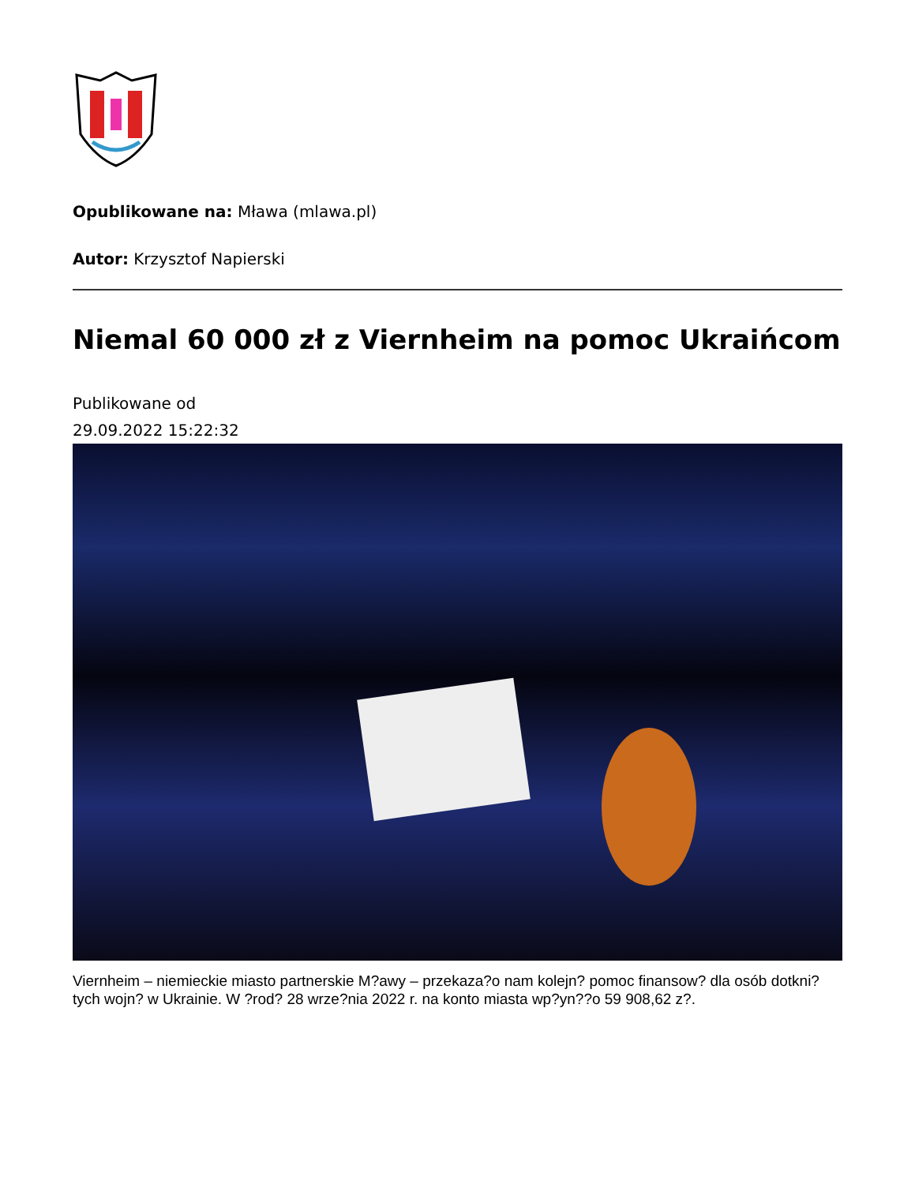Opublikowane na: Mława (mlawa.pl)
Autor: Krzysztof Napierski
Niemal 60 000 zł z Viernheim na pomoc Ukraińcom
Publikowane od
29.09.2022 15:22:32
Viernheim – niemieckie miasto partnerskie M?awy – przekaza?o nam kolejn? pomoc finansow? dla osób dotkni?tych wojn? w Ukrainie. W ?rod? 28 wrze?nia 2022 r. na konto miasta wp?yn??o 59 908,62 z?.